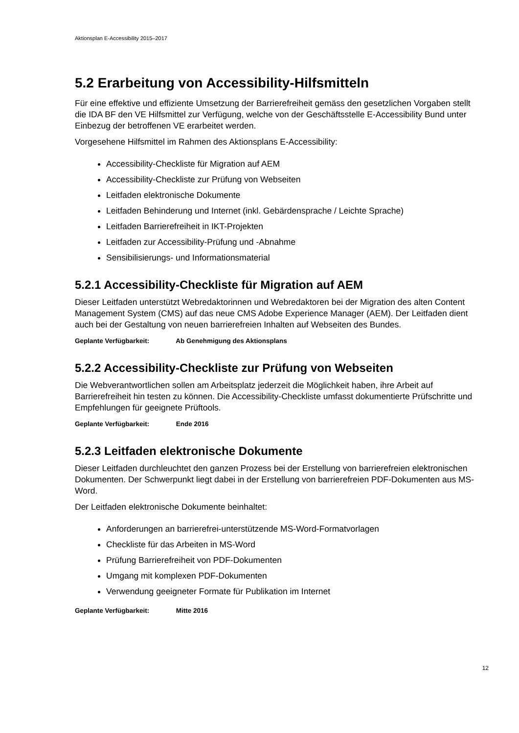Aktionsplan E-Accessibility 2015–2017
5.2 Erarbeitung von Accessibility-Hilfsmitteln
Für eine effektive und effiziente Umsetzung der Barrierefreiheit gemäss den gesetzlichen Vorgaben stellt die IDA BF den VE Hilfsmittel zur Verfügung, welche von der Geschäftsstelle E-Accessibility Bund unter Einbezug der betroffenen VE erarbeitet werden.
Vorgesehene Hilfsmittel im Rahmen des Aktionsplans E-Accessibility:
Accessibility-Checkliste für Migration auf AEM
Accessibility-Checkliste zur Prüfung von Webseiten
Leitfaden elektronische Dokumente
Leitfaden Behinderung und Internet (inkl. Gebärdensprache / Leichte Sprache)
Leitfaden Barrierefreiheit in IKT-Projekten
Leitfaden zur Accessibility-Prüfung und -Abnahme
Sensibilisierungs- und Informationsmaterial
5.2.1 Accessibility-Checkliste für Migration auf AEM
Dieser Leitfaden unterstützt Webredaktorinnen und Webredaktoren bei der Migration des alten Content Management System (CMS) auf das neue CMS Adobe Experience Manager (AEM). Der Leitfaden dient auch bei der Gestaltung von neuen barrierefreien Inhalten auf Webseiten des Bundes.
Geplante Verfügbarkeit: Ab Genehmigung des Aktionsplans
5.2.2 Accessibility-Checkliste zur Prüfung von Webseiten
Die Webverantwortlichen sollen am Arbeitsplatz jederzeit die Möglichkeit haben, ihre Arbeit auf Barrierefreiheit hin testen zu können. Die Accessibility-Checkliste umfasst dokumentierte Prüfschritte und Empfehlungen für geeignete Prüftools.
Geplante Verfügbarkeit: Ende 2016
5.2.3 Leitfaden elektronische Dokumente
Dieser Leitfaden durchleuchtet den ganzen Prozess bei der Erstellung von barrierefreien elektronischen Dokumenten. Der Schwerpunkt liegt dabei in der Erstellung von barrierefreien PDF-Dokumenten aus MS-Word.
Der Leitfaden elektronische Dokumente beinhaltet:
Anforderungen an barrierefrei-unterstützende MS-Word-Formatvorlagen
Checkliste für das Arbeiten in MS-Word
Prüfung Barrierefreiheit von PDF-Dokumenten
Umgang mit komplexen PDF-Dokumenten
Verwendung geeigneter Formate für Publikation im Internet
Geplante Verfügbarkeit: Mitte 2016
12